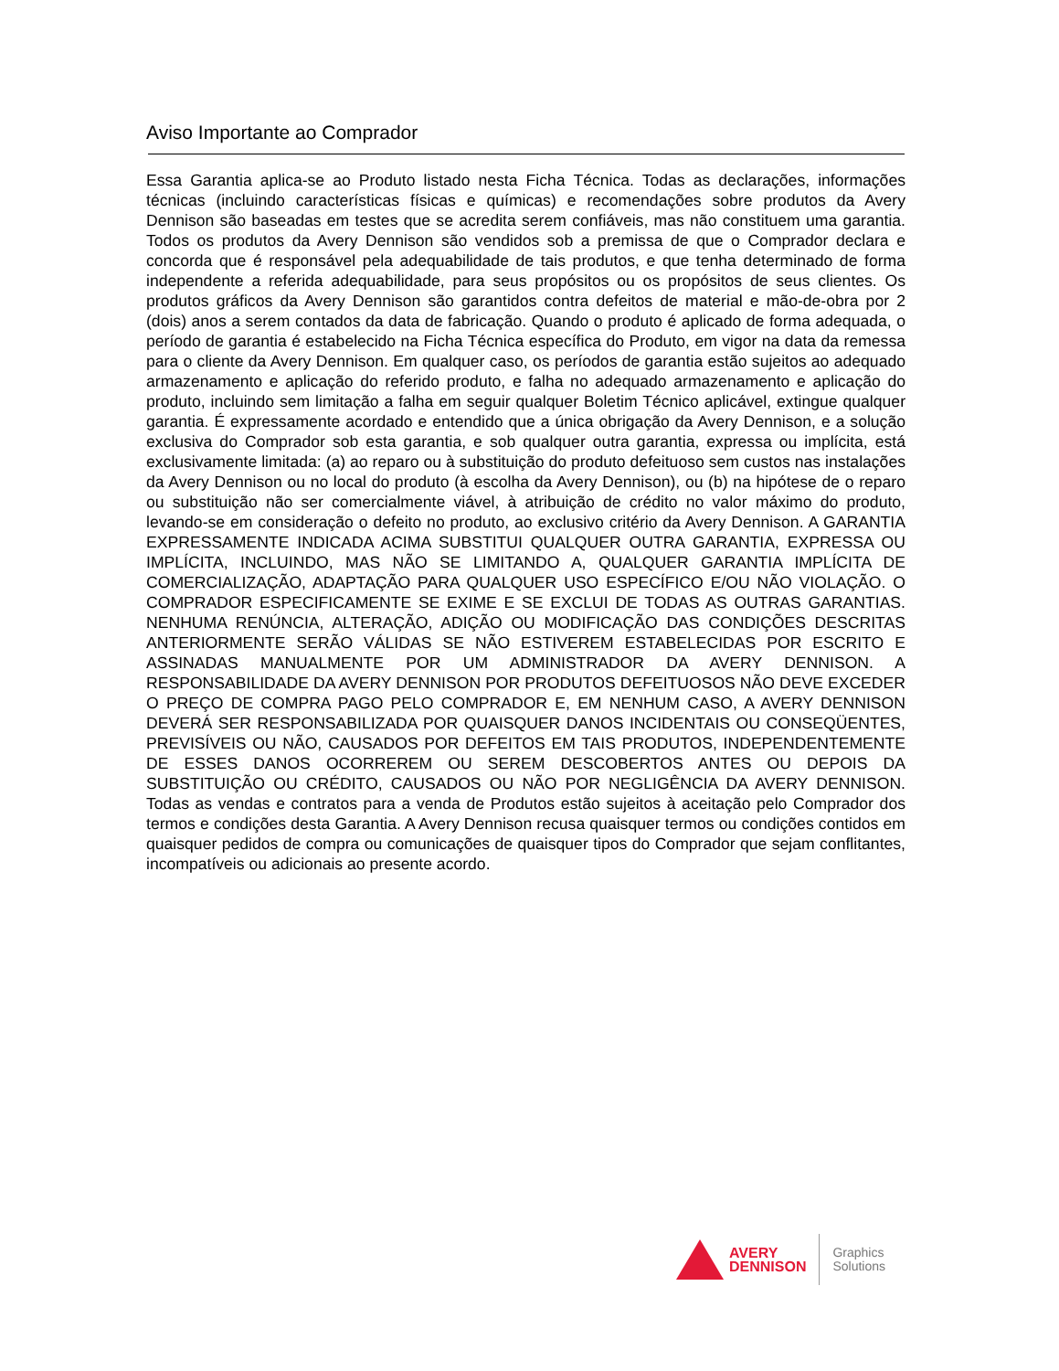Aviso Importante ao Comprador
Essa Garantia aplica-se ao Produto listado nesta Ficha Técnica. Todas as declarações, informações técnicas (incluindo características físicas e químicas) e recomendações sobre produtos da Avery Dennison são baseadas em testes que se acredita serem confiáveis, mas não constituem uma garantia. Todos os produtos da Avery Dennison são vendidos sob a premissa de que o Comprador declara e concorda que é responsável pela adequabilidade de tais produtos, e que tenha determinado de forma independente a referida adequabilidade, para seus propósitos ou os propósitos de seus clientes. Os produtos gráficos da Avery Dennison são garantidos contra defeitos de material e mão-de-obra por 2 (dois) anos a serem contados da data de fabricação. Quando o produto é aplicado de forma adequada, o período de garantia é estabelecido na Ficha Técnica específica do Produto, em vigor na data da remessa para o cliente da Avery Dennison. Em qualquer caso, os períodos de garantia estão sujeitos ao adequado armazenamento e aplicação do referido produto, e falha no adequado armazenamento e aplicação do produto, incluindo sem limitação a falha em seguir qualquer Boletim Técnico aplicável, extingue qualquer garantia. É expressamente acordado e entendido que a única obrigação da Avery Dennison, e a solução exclusiva do Comprador sob esta garantia, e sob qualquer outra garantia, expressa ou implícita, está exclusivamente limitada: (a) ao reparo ou à substituição do produto defeituoso sem custos nas instalações da Avery Dennison ou no local do produto (à escolha da Avery Dennison), ou (b) na hipótese de o reparo ou substituição não ser comercialmente viável, à atribuição de crédito no valor máximo do produto, levando-se em consideração o defeito no produto, ao exclusivo critério da Avery Dennison. A GARANTIA EXPRESSAMENTE INDICADA ACIMA SUBSTITUI QUALQUER OUTRA GARANTIA, EXPRESSA OU IMPLÍCITA, INCLUINDO, MAS NÃO SE LIMITANDO A, QUALQUER GARANTIA IMPLÍCITA DE COMERCIALIZAÇÃO, ADAPTAÇÃO PARA QUALQUER USO ESPECÍFICO E/OU NÃO VIOLAÇÃO. O COMPRADOR ESPECIFICAMENTE SE EXIME E SE EXCLUI DE TODAS AS OUTRAS GARANTIAS. NENHUMA RENÚNCIA, ALTERAÇÃO, ADIÇÃO OU MODIFICAÇÃO DAS CONDIÇÕES DESCRITAS ANTERIORMENTE SERÃO VÁLIDAS SE NÃO ESTIVEREM ESTABELECIDAS POR ESCRITO E ASSINADAS MANUALMENTE POR UM ADMINISTRADOR DA AVERY DENNISON. A RESPONSABILIDADE DA AVERY DENNISON POR PRODUTOS DEFEITUOSOS NÃO DEVE EXCEDER O PREÇO DE COMPRA PAGO PELO COMPRADOR E, EM NENHUM CASO, A AVERY DENNISON DEVERÁ SER RESPONSABILIZADA POR QUAISQUER DANOS INCIDENTAIS OU CONSEQÜENTES, PREVISÍVEIS OU NÃO, CAUSADOS POR DEFEITOS EM TAIS PRODUTOS, INDEPENDENTEMENTE DE ESSES DANOS OCORREREM OU SEREM DESCOBERTOS ANTES OU DEPOIS DA SUBSTITUIÇÃO OU CRÉDITO, CAUSADOS OU NÃO POR NEGLIGÊNCIA DA AVERY DENNISON. Todas as vendas e contratos para a venda de Produtos estão sujeitos à aceitação pelo Comprador dos termos e condições desta Garantia. A Avery Dennison recusa quaisquer termos ou condições contidos em quaisquer pedidos de compra ou comunicações de quaisquer tipos do Comprador que sejam conflitantes, incompatíveis ou adicionais ao presente acordo.
AVERY
DENNISON
Graphics
Solutions